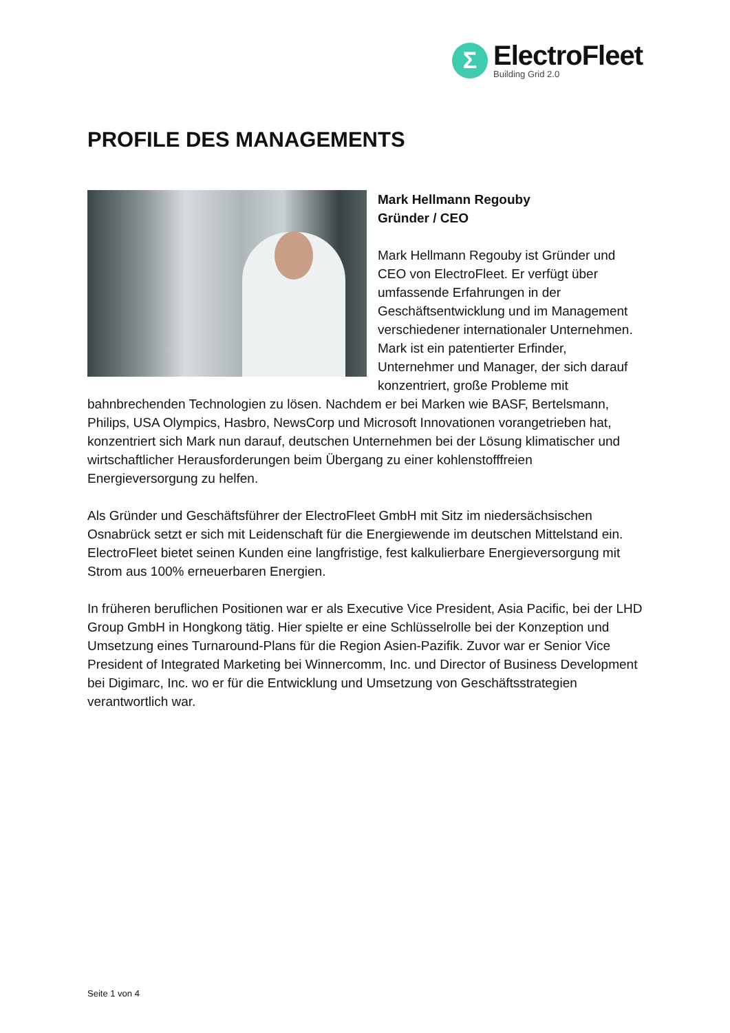Σ
ElectroFleet
Building Grid 2.0
PROFILE DES MANAGEMENTS
Mark Hellmann Regouby
Gründer / CEO
Mark Hellmann Regouby ist Gründer und CEO von ElectroFleet. Er verfügt über umfassende Erfahrungen in der Geschäftsentwicklung und im Management verschiedener internationaler Unternehmen. Mark ist ein patentierter Erfinder, Unternehmer und Manager, der sich darauf konzentriert, große Probleme mit bahnbrechenden Technologien zu lösen. Nachdem er bei Marken wie BASF, Bertelsmann, Philips, USA Olympics, Hasbro, NewsCorp und Microsoft Innovationen vorangetrieben hat, konzentriert sich Mark nun darauf, deutschen Unternehmen bei der Lösung klimatischer und wirtschaftlicher Herausforderungen beim Übergang zu einer kohlenstofffreien Energieversorgung zu helfen.
Als Gründer und Geschäftsführer der ElectroFleet GmbH mit Sitz im niedersächsischen Osnabrück setzt er sich mit Leidenschaft für die Energiewende im deutschen Mittelstand ein. ElectroFleet bietet seinen Kunden eine langfristige, fest kalkulierbare Energieversorgung mit Strom aus 100% erneuerbaren Energien.
In früheren beruflichen Positionen war er als Executive Vice President, Asia Pacific, bei der LHD Group GmbH in Hongkong tätig. Hier spielte er eine Schlüsselrolle bei der Konzeption und Umsetzung eines Turnaround-Plans für die Region Asien-Pazifik. Zuvor war er Senior Vice President of Integrated Marketing bei Winnercomm, Inc. und Director of Business Development bei Digimarc, Inc. wo er für die Entwicklung und Umsetzung von Geschäftsstrategien verantwortlich war.
Seite 1 von 4